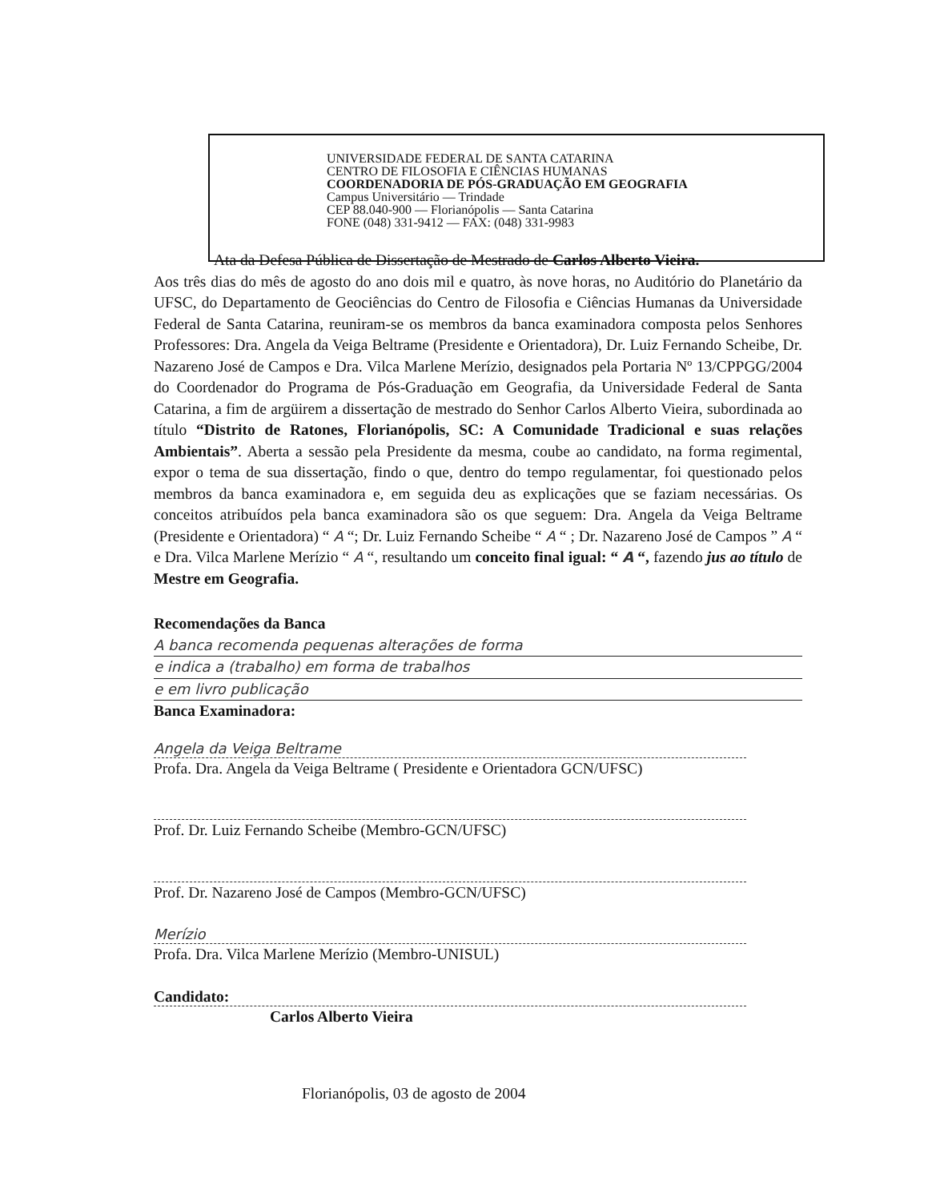UNIVERSIDADE FEDERAL DE SANTA CATARINA
CENTRO DE FILOSOFIA E CIÊNCIAS HUMANAS
COORDENADORIA DE PÓS-GRADUAÇÃO EM GEOGRAFIA
Campus Universitário — Trindade
CEP 88.040-900 — Florianópolis — Santa Catarina
FONE (048) 331-9412 — FAX: (048) 331-9983
Ata da Defesa Pública de Dissertação de Mestrado de Carlos Alberto Vieira.
Aos três dias do mês de agosto do ano dois mil e quatro, às nove horas, no Auditório do Planetário da UFSC, do Departamento de Geociências do Centro de Filosofia e Ciências Humanas da Universidade Federal de Santa Catarina, reuniram-se os membros da banca examinadora composta pelos Senhores Professores: Dra. Angela da Veiga Beltrame (Presidente e Orientadora), Dr. Luiz Fernando Scheibe, Dr. Nazareno José de Campos e Dra. Vilca Marlene Merízio, designados pela Portaria Nº 13/CPPGG/2004 do Coordenador do Programa de Pós-Graduação em Geografia, da Universidade Federal de Santa Catarina, a fim de argüirem a dissertação de mestrado do Senhor Carlos Alberto Vieira, subordinada ao título “Distrito de Ratones, Florianópolis, SC: A Comunidade Tradicional e suas relações Ambientais”. Aberta a sessão pela Presidente da mesma, coube ao candidato, na forma regimental, expor o tema de sua dissertação, findo o que, dentro do tempo regulamentar, foi questionado pelos membros da banca examinadora e, em seguida deu as explicações que se faziam necessárias. Os conceitos atribuídos pela banca examinadora são os que seguem: Dra. Angela da Veiga Beltrame (Presidente e Orientadora) “ A “; Dr. Luiz Fernando Scheibe “ A “ ; Dr. Nazareno José de Campos ” A “ e Dra. Vilca Marlene Merízio “ A “, resultando um conceito final igual: “ A “, fazendo jus ao título de Mestre em Geografia.
Recomendações da Banca
A banca recomenda pequenas alterações de forma
e indica a (trabalho) em forma de trabalhos
e em livro publicação
Banca Examinadora:
Angela da Veiga Beltrame
Profa. Dra. Angela da Veiga Beltrame ( Presidente e Orientadora GCN/UFSC)
Prof. Dr. Luiz Fernando Scheibe (Membro-GCN/UFSC)
Prof. Dr. Nazareno José de Campos (Membro-GCN/UFSC)
Merízio
Profa. Dra. Vilca Marlene Merízio (Membro-UNISUL)
Candidato:
Carlos Alberto Vieira
Florianópolis, 03 de agosto de 2004